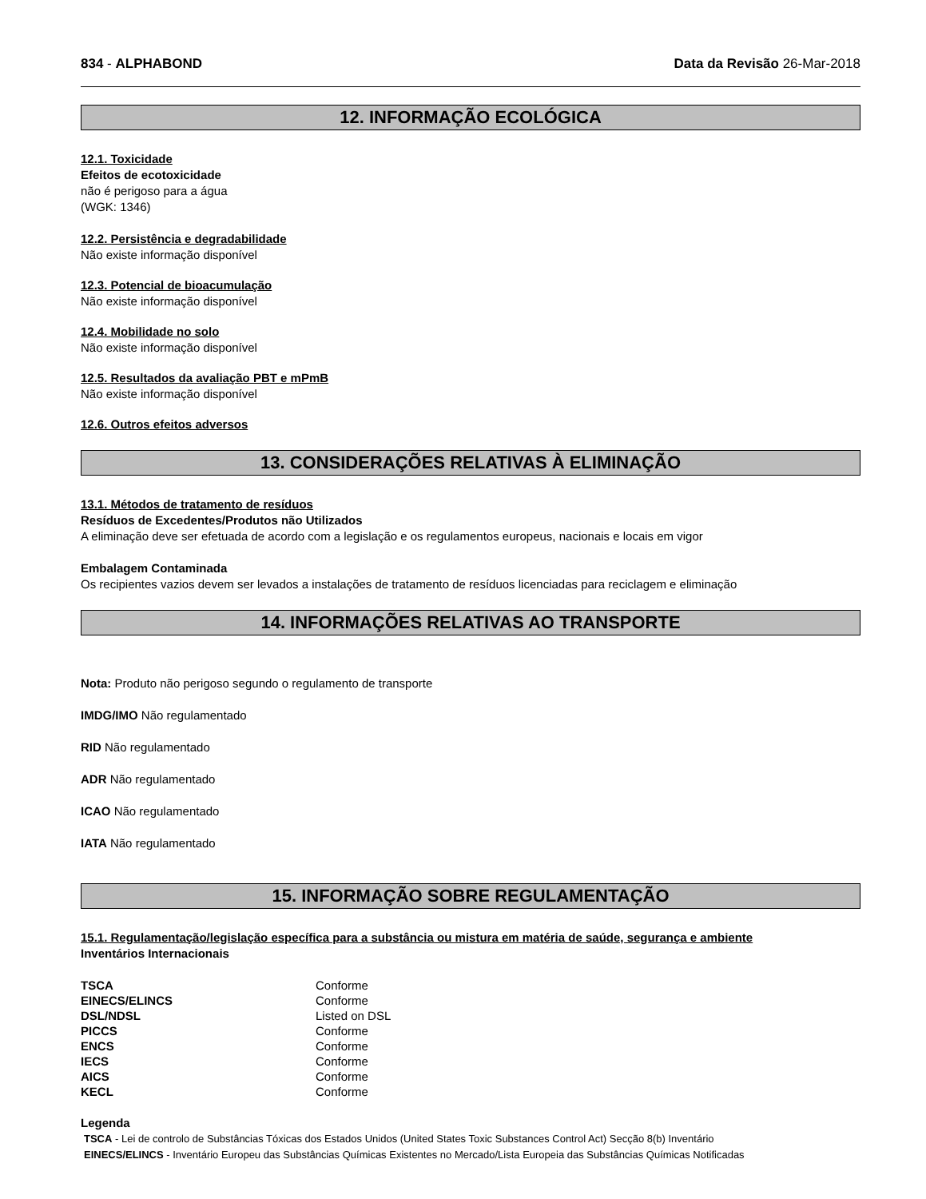834 - ALPHABOND Data da Revisão 26-Mar-2018
12. INFORMAÇÃO ECOLÓGICA
12.1. Toxicidade
Efeitos de ecotoxicidade
não é perigoso para a água
(WGK: 1346)
12.2. Persistência e degradabilidade
Não existe informação disponível
12.3. Potencial de bioacumulação
Não existe informação disponível
12.4. Mobilidade no solo
Não existe informação disponível
12.5. Resultados da avaliação PBT e mPmB
Não existe informação disponível
12.6. Outros efeitos adversos
13. CONSIDERAÇÕES RELATIVAS À ELIMINAÇÃO
13.1. Métodos de tratamento de resíduos
Resíduos de Excedentes/Produtos não Utilizados
A eliminação deve ser efetuada de acordo com a legislação e os regulamentos europeus, nacionais e locais em vigor
Embalagem Contaminada
Os recipientes vazios devem ser levados a instalações de tratamento de resíduos licenciadas para reciclagem e eliminação
14. INFORMAÇÕES RELATIVAS AO TRANSPORTE
Nota: Produto não perigoso segundo o regulamento de transporte
IMDG/IMO Não regulamentado
RID Não regulamentado
ADR Não regulamentado
ICAO Não regulamentado
IATA Não regulamentado
15. INFORMAÇÃO SOBRE REGULAMENTAÇÃO
15.1. Regulamentação/legislação específica para a substância ou mistura em matéria de saúde, segurança e ambiente
Inventários Internacionais
| TSCA | Conforme |
| EINECS/ELINCS | Conforme |
| DSL/NDSL | Listed on DSL |
| PICCS | Conforme |
| ENCS | Conforme |
| IECS | Conforme |
| AICS | Conforme |
| KECL | Conforme |
Legenda
TSCA - Lei de controlo de Substâncias Tóxicas dos Estados Unidos (United States Toxic Substances Control Act) Secção 8(b) Inventário
EINECS/ELINCS - Inventário Europeu das Substâncias Químicas Existentes no Mercado/Lista Europeia das Substâncias Químicas Notificadas